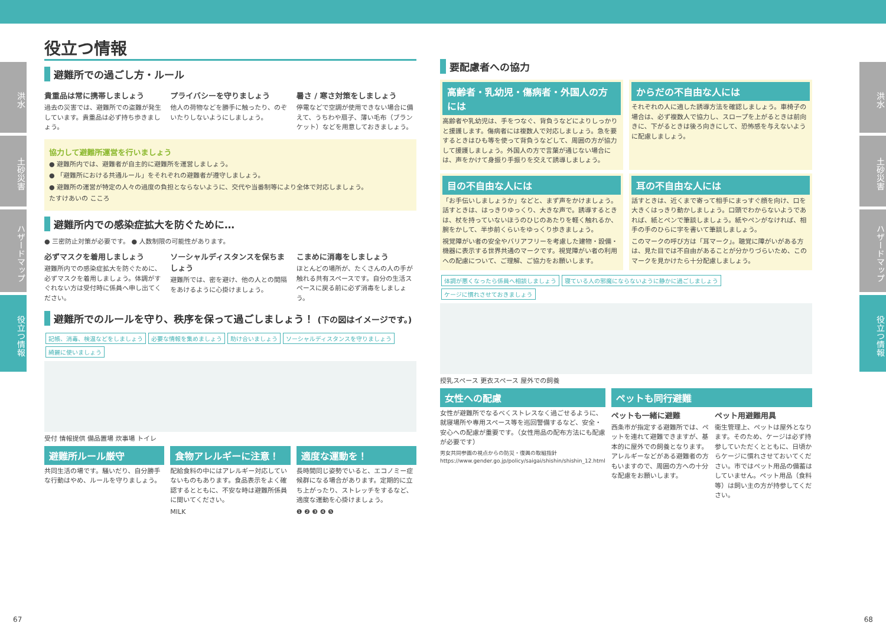洪水
土砂災害
ハザードマップ
役立つ情報
洪水
土砂災害
ハザードマップ
役立つ情報
役立つ情報
避難所での過ごし方・ルール
貴重品は常に携帯しましょう
過去の災害では、避難所での盗難が発生しています。貴重品は必ず持ち歩きましょう。
プライバシーを守りましょう
他人の荷物などを勝手に触ったり、のぞいたりしないようにしましょう。
暑さ / 寒さ対策をしましょう
停電などで空調が使用できない場合に備えて、うちわや扇子、薄い毛布（ブランケット）などを用意しておきましょう。
協力して避難所運営を行いましょう
● 避難所内では、避難者が自主的に避難所を運営しましょう。
● 「避難所における共通ルール」をそれぞれの避難者が遵守しましょう。
● 避難所の運営が特定の人々の過度の負担とならないように、交代や当番制等により全体で対応しましょう。
たすけあいの こころ
避難所内での感染症拡大を防ぐために…
● 三密防止対策が必要です。 ● 人数制限の可能性があります。
必ずマスクを着用しましょう
避難所内での感染症拡大を防ぐために、必ずマスクを着用しましょう。体調がすぐれない方は受付時に係員へ申し出てください。
ソーシャルディスタンスを保ちましょう
避難所では、密を避け、他の人との間隔をあけるように心掛けましょう。
こまめに消毒をしましょう
ほとんどの場所が、たくさんの人の手が触れる共有スペースです。自分の生活スペースに戻る前に必ず消毒をしましょう。
避難所でのルールを守り、秩序を保って過ごしましょう！ (下の図はイメージです。)
記帳、消毒、検温などをしましょう 必要な情報を集めましょう 助け合いましょう ソーシャルディスタンスを守りましょう 綺麗に使いましょう
受付 情報提供 備品置場 炊事場 トイレ
避難所ルール厳守
共同生活の場です。騒いだり、自分勝手な行動はやめ、ルールを守りましょう。
食物アレルギーに注意！
配給食料の中にはアレルギー対応していないものもあります。食品表示をよく確認するとともに、不安な時は避難所係員に聞いてください。
MILK
適度な運動を！
長時間同じ姿勢でいると、エコノミー症候群になる場合があります。定期的に立ち上がったり、ストレッチをするなど、適度な運動を心掛けましょう。
❶ ❷ ❸ ❹ ❺
要配慮者への協力
高齢者・乳幼児・傷病者・外国人の方には
高齢者や乳幼児は、手をつなぐ、背負うなどによりしっかりと援護します。傷病者には複数人で対応しましょう。急を要するときはひも等を使って背負うなどして、周囲の方が協力して援護しましょう。外国人の方で言葉が通じない場合には、声をかけて身振り手振りを交えて誘導しましょう。
からだの不自由な人には
それぞれの人に適した誘導方法を確認しましょう。車椅子の場合は、必ず複数人で協力し、スロープを上がるときは前向きに、下がるときは後ろ向きにして、恐怖感を与えないように配慮しましょう。
目の不自由な人には
「お手伝いしましょうか」などと、まず声をかけましょう。話すときは、はっきりゆっくり、大きな声で。誘導するときは、杖を持っていないほうのひじのあたりを軽く触れるか、腕をかして、半歩前くらいをゆっくり歩きましょう。
視覚障がい者の安全やバリアフリーを考慮した建物・設備・機器に表示する世界共通のマークです。視覚障がい者の利用への配慮について、ご理解、ご協力をお願いします。
耳の不自由な人には
話すときは、近くまで寄って相手にまっすぐ顔を向け、口を大きくはっきり動かしましょう。口頭でわからないようであれば、紙とペンで筆談しましょう。紙やペンがなければ、相手の手のひらに字を書いて筆談しましょう。
このマークの呼び方は「耳マーク」。聴覚に障がいがある方は、見た目では不自由があることが分かりづらいため、このマークを見かけたら十分配慮しましょう。
体調が悪くなったら係員へ相談しましょう 寝ている人の邪魔にならないように静かに過ごしましょう ケージに慣れさせておきましょう
授乳スペース 更衣スペース 屋外での飼養
女性への配慮
女性が避難所でなるべくストレスなく過ごせるように、就寝場所や専用スペース等を巡回警備するなど、安全・安心への配慮が重要です。（女性用品の配布方法にも配慮が必要です）
男女共同参画の視点からの防災・復興の取組指針
https://www.gender.go.jp/policy/saigai/shishin/shishin_12.html
ペットも同行避難
ペットも一緒に避難
西条市が指定する避難所では、ペットを連れて避難できますが、基本的に屋外での飼養となります。アレルギーなどがある避難者の方もいますので、周囲の方への十分な配慮をお願いします。
ペット用避難用具
衛生管理上、ペットは屋外となります。そのため、ケージは必ず持参していただくとともに、日頃からケージに慣れさせておいてください。市ではペット用品の備蓄はしていません。ペット用品（食料等）は飼い主の方が持参してください。
67 68